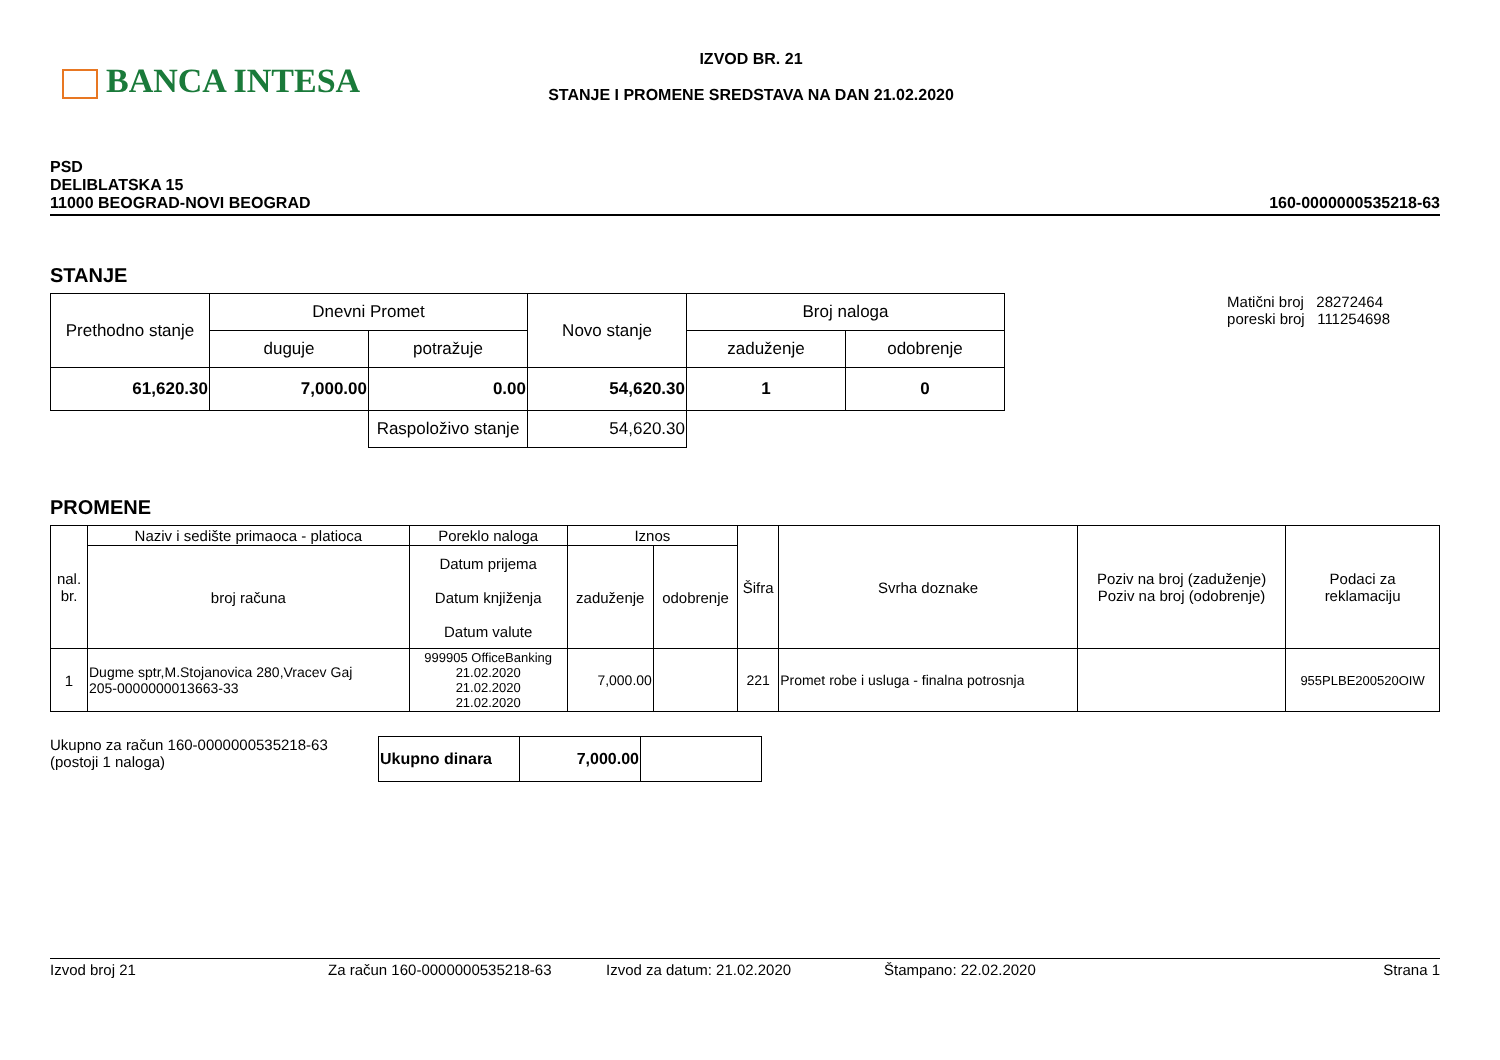BANCA INTESA
IZVOD BR. 21
STANJE I PROMENE SREDSTAVA NA DAN 21.02.2020
PSD
DELIBLATSKA 15
11000 BEOGRAD-NOVI BEOGRAD
160-0000000535218-63
STANJE
| Prethodno stanje | Dnevni Promet | | Novo stanje | Broj naloga | |
| --- | --- | --- | --- | --- | --- |
| | duguje | potražuje | | zaduženje | odobrenje |
| 61,620.30 | 7,000.00 | 0.00 | 54,620.30 | 1 | 0 |
| | | Raspoloživo stanje | 54,620.30 | | |
Matični broj 28272464
poreski broj 111254698
PROMENE
| nal. br. | Naziv i sedište primaoca - platioca | Poreklo naloga | Iznos | | Šifra | Svrha doznake | Poziv na broj (zaduženje) Poziv na broj (odobrenje) | Podaci za reklamaciju |
| --- | --- | --- | --- | --- | --- | --- | --- | --- |
| | broj računa | Datum prijema Datum knjiženja Datum valute | zaduženje | odobrenje | | | | |
| 1 | Dugme sptr,M.Stojanovica 280,Vracev Gaj 205-0000000013663-33 | 999905 OfficeBanking 21.02.2020 21.02.2020 21.02.2020 | 7,000.00 | | 221 | Promet robe i usluga - finalna potrosnja | | 955PLBE200520OIW |
Ukupno za račun 160-0000000535218-63
(postoji 1 naloga)
| Ukupno dinara | 7,000.00 | |
Izvod broj 21 Za račun 160-0000000535218-63 Izvod za datum: 21.02.2020 Štampano: 22.02.2020 Strana 1